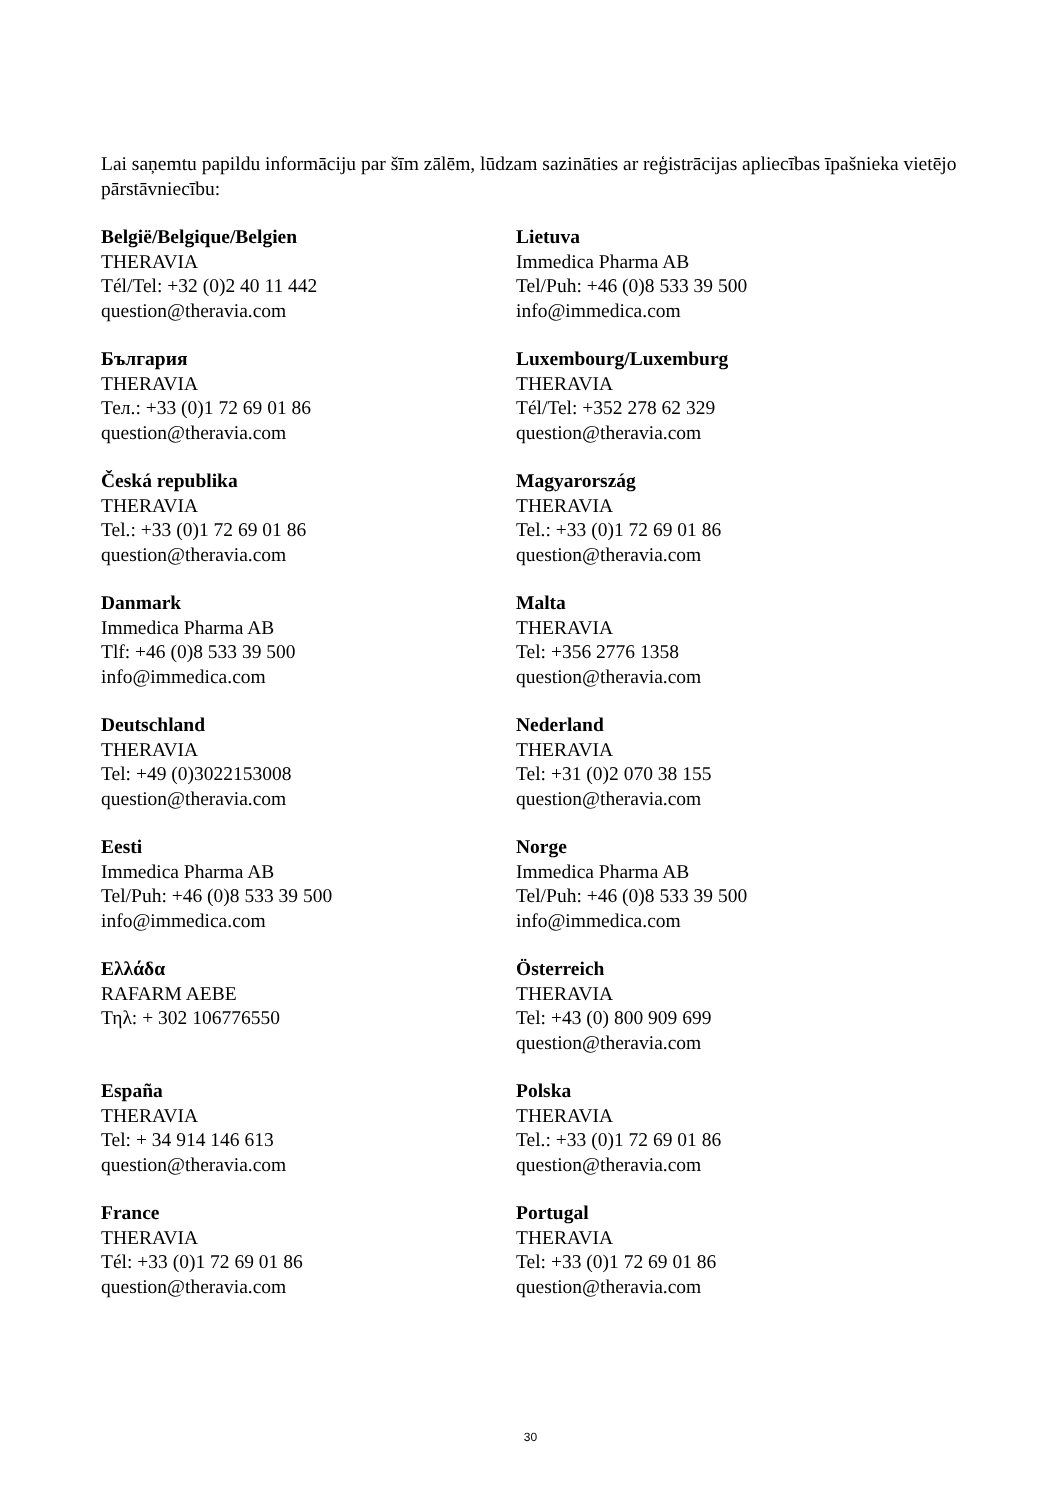Lai saņemtu papildu informāciju par šīm zālēm, lūdzam sazināties ar reģistrācijas apliecības īpašnieka vietējo pārstāvniecību:
| België/Belgique/Belgien THERAVIA Tél/Tel: +32 (0)2 40 11 442 question@theravia.com | Lietuva Immedica Pharma AB Tel/Puh: +46 (0)8 533 39 500 info@immedica.com |
| България THERAVIA Тел.: +33 (0)1 72 69 01 86 question@theravia.com | Luxembourg/Luxemburg THERAVIA Tél/Tel: +352 278 62 329 question@theravia.com |
| Česká republika THERAVIA Tel.: +33 (0)1 72 69 01 86 question@theravia.com | Magyarország THERAVIA Tel.: +33 (0)1 72 69 01 86 question@theravia.com |
| Danmark Immedica Pharma AB Tlf: +46 (0)8 533 39 500 info@immedica.com | Malta THERAVIA Tel: +356 2776 1358 question@theravia.com |
| Deutschland THERAVIA Tel: +49 (0)3022153008 question@theravia.com | Nederland THERAVIA Tel: +31 (0)2 070 38 155 question@theravia.com |
| Eesti Immedica Pharma AB Tel/Puh: +46 (0)8 533 39 500 info@immedica.com | Norge Immedica Pharma AB Tel/Puh: +46 (0)8 533 39 500 info@immedica.com |
| Ελλάδα RAFARM AEBE Τηλ: + 302 106776550 | Österreich THERAVIA Tel: +43 (0) 800 909 699 question@theravia.com |
| España THERAVIA Tel: + 34 914 146 613 question@theravia.com | Polska THERAVIA Tel.: +33 (0)1 72 69 01 86 question@theravia.com |
| France THERAVIA Tél: +33 (0)1 72 69 01 86 question@theravia.com | Portugal THERAVIA Tel: +33 (0)1 72 69 01 86 question@theravia.com |
30